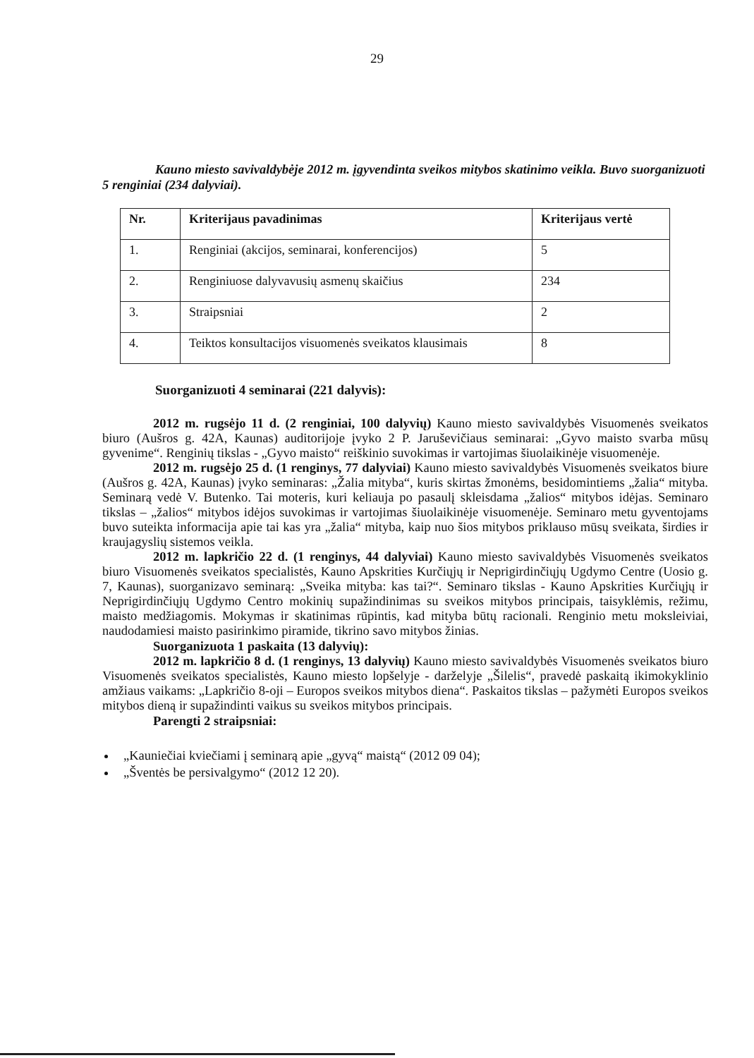29
Kauno miesto savivaldybėje 2012 m. įgyvendinta sveikos mitybos skatinimo veikla. Buvo suorganizuoti 5 renginiai (234 dalyviai).
| Nr. | Kriterijaus pavadinimas | Kriterijaus vertė |
| --- | --- | --- |
| 1. | Renginiai (akcijos, seminarai, konferencijos) | 5 |
| 2. | Renginiuose dalyvavusių asmenų skaičius | 234 |
| 3. | Straipsniai | 2 |
| 4. | Teiktos konsultacijos visuomenės sveikatos klausimais | 8 |
Suorganizuoti 4 seminarai (221 dalyvis):
2012 m. rugsėjo 11 d. (2 renginiai, 100 dalyvių) Kauno miesto savivaldybės Visuomenės sveikatos biuro (Aušros g. 42A, Kaunas) auditorijoje įvyko 2 P. Jaruševičiaus seminarai: „Gyvo maisto svarba mūsų gyvenime“. Renginių tikslas - „Gyvo maisto“ reiškinio suvokimas ir vartojimas šiuolaikinėje visuomenėje.
2012 m. rugsėjo 25 d. (1 renginys, 77 dalyviai) Kauno miesto savivaldybės Visuomenės sveikatos biure (Aušros g. 42A, Kaunas) įvyko seminaras: „Žalia mityba“, kuris skirtas žmonėms, besidomintiems „žalia“ mityba. Seminarą vedė V. Butenko. Tai moteris, kuri keliauja po pasaulį skleisdama „žalios“ mitybos idėjas. Seminaro tikslas – „žalios“ mitybos idėjos suvokimas ir vartojimas šiuolaikinėje visuomenėje. Seminaro metu gyventojams buvo suteikta informacija apie tai kas yra „žalia“ mityba, kaip nuo šios mitybos priklauso mūsų sveikata, širdies ir kraujagyslių sistemos veikla.
2012 m. lapkričio 22 d. (1 renginys, 44 dalyviai) Kauno miesto savivaldybės Visuomenės sveikatos biuro Visuomenės sveikatos specialistės, Kauno Apskrities Kurčiųjų ir Neprigirdinčiųjų Ugdymo Centre (Uosio g. 7, Kaunas), suorganizavo seminarą: „Sveika mityba: kas tai?“. Seminaro tikslas - Kauno Apskrities Kurčiųjų ir Neprigirdinčiųjų Ugdymo Centro mokinių supažindinimas su sveikos mitybos principais, taisyklėmis, režimu, maisto medžiagomis. Mokymas ir skatinimas rūpintis, kad mityba būtų racionali. Renginio metu moksleiviai, naudodamiesi maisto pasirinkimo piramide, tikrino savo mitybos žinias.
Suorganizuota 1 paskaita (13 dalyvių):
2012 m. lapkričio 8 d. (1 renginys, 13 dalyvių) Kauno miesto savivaldybės Visuomenės sveikatos biuro Visuomenės sveikatos specialistės, Kauno miesto lopšelyje - darželyje „Šilelis“, pravedė paskaitą ikimokyklinio amžiaus vaikams: „Lapkričio 8-oji – Europos sveikos mitybos diena“. Paskaitos tikslas – pažymėti Europos sveikos mitybos dieną ir supažindinti vaikus su sveikos mitybos principais.
Parengti 2 straipsniai:
„Kauniečiai kviečiami į seminarą apie „gyvą“ maistą“ (2012 09 04);
„Šventės be persivalgymo“ (2012 12 20).